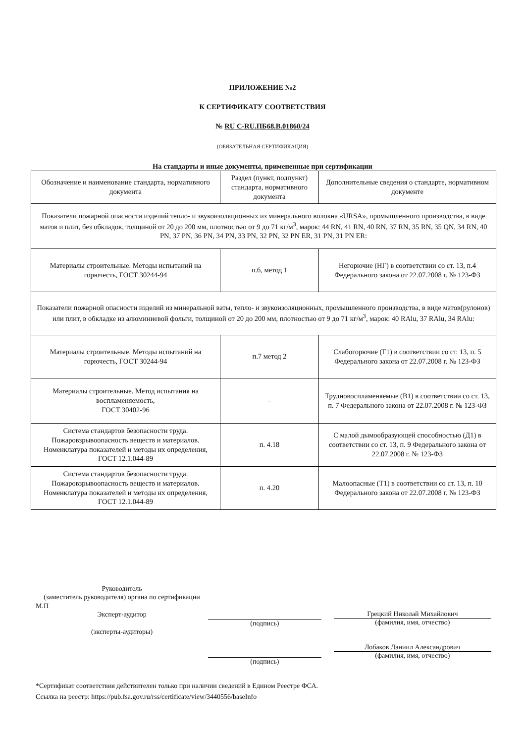ПРИЛОЖЕНИЕ №2
К СЕРТИФИКАТУ СООТВЕТСТВИЯ
№ RU C-RU.ПБ68.В.01860/24
(ОБЯЗАТЕЛЬНАЯ СЕРТИФИКАЦИЯ)
На стандарты и иные документы, примененные при сертификации
| Обозначение и наименование стандарта, нормативного документа | Раздел (пункт, подпункт) стандарта, нормативного документа | Дополнительные сведения о стандарте, нормативном документе |
| --- | --- | --- |
| Показатели пожарной опасности изделий тепло- и звукоизоляционных из минерального волокна «URSA», промышленного производства, в виде матов и плит, без обкладок, толщиной от 20 до 200 мм, плотностью от 9 до 71 кг/м<sup>3</sup>, марок: 44 RN, 41 RN, 40 RN, 37 RN, 35 RN, 35 QN, 34 RN, 40 PN, 37 PN, 36 PN, 34 PN, 33 PN, 32 PN, 32 PN ER, 31 PN, 31 PN ER: | | |
| Материалы строительные. Методы испытаний на горючесть, ГОСТ 30244-94 | п.6, метод 1 | Негорючие (НГ) в соответствии со ст. 13, п.4 Федерального закона от 22.07.2008 г. № 123-ФЗ |
| Показатели пожарной опасности изделий из минеральной ваты, тепло- и звукоизоляционных, промышленного производства, в виде матов(рулонов) или плит, в обкладке из алюминиевой фольги, толщиной от 20 до 200 мм, плотностью от 9 до 71 кг/м<sup>3</sup>, марок: 40 RAlu, 37 RAlu, 34 RAlu: | | |
| Материалы строительные. Методы испытаний на горючесть, ГОСТ 30244-94 | п.7 метод 2 | Слабогорючие (Г1) в соответствии со ст. 13, п. 5 Федерального закона от 22.07.2008 г. № 123-ФЗ |
| Материалы строительные. Метод испытания на воспламеняемость, ГОСТ 30402-96 | - | Трудновоспламеняемые (В1) в соответствии со ст. 13, п. 7 Федерального закона от 22.07.2008 г. № 123-ФЗ |
| Система стандартов безопасности труда. Пожаровзрывоопасность веществ и материалов. Номенклатура показателей и методы их определения, ГОСТ 12.1.044-89 | п. 4.18 | С малой дымообразующей способностью (Д1) в соответствии со ст. 13, п. 9 Федерального закона от 22.07.2008 г. № 123-ФЗ |
| Система стандартов безопасности труда. Пожаровзрывоопасность веществ и материалов. Номенклатура показателей и методы их определения, ГОСТ 12.1.044-89 | п. 4.20 | Малоопасные (Т1) в соответствии со ст. 13, п. 10 Федерального закона от 22.07.2008 г. № 123-ФЗ |
Руководитель
(заместитель руководителя) органа по сертификации
М.П
Эксперт-аудитор
(эксперты-аудиторы)
(подпись)
(подпись)
Грецкий Николай Михайлович
(фамилия, имя, отчество)
Лобаков Даниил Александрович
(фамилия, имя, отчество)
*Сертификат соответствия действителен только при наличии сведений в Едином Реестре ФСА.
Ссылка на реестр: https://pub.fsa.gov.ru/rss/certificate/view/3440556/baseInfo